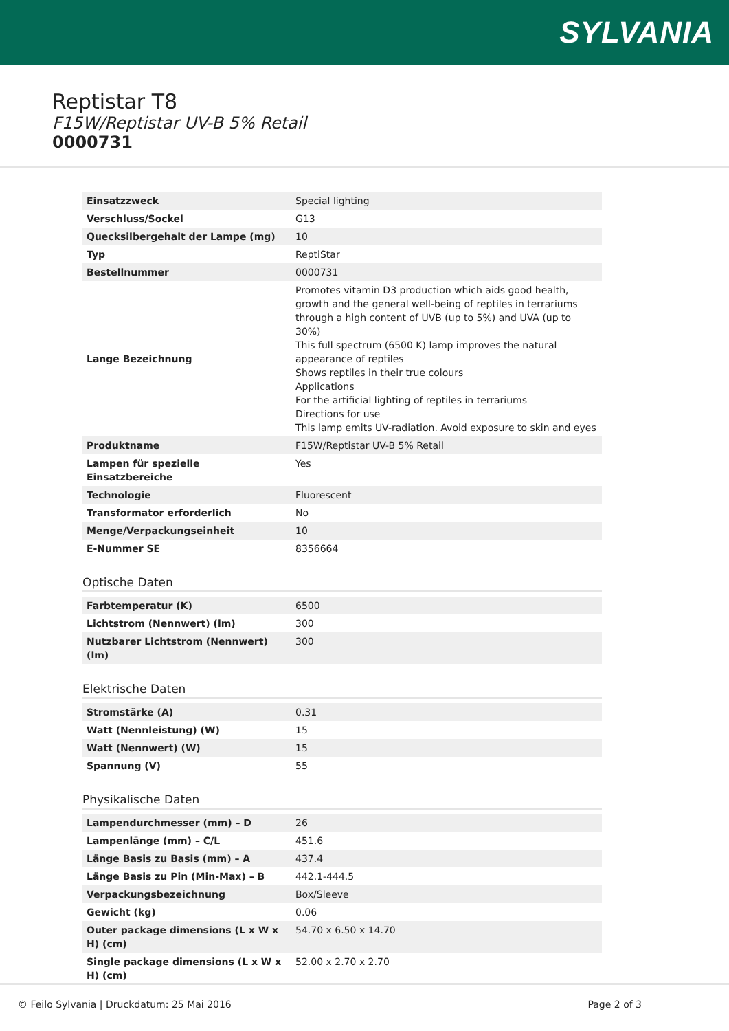SYLVANIA
Reptistar T8
F15W/Reptistar UV-B 5% Retail
0000731
| Einsatzzweck | Special lighting |
| Verschluss/Sockel | G13 |
| Quecksilbergehalt der Lampe (mg) | 10 |
| Typ | ReptiStar |
| Bestellnummer | 0000731 |
| Lange Bezeichnung | Promotes vitamin D3 production which aids good health, growth and the general well-being of reptiles in terrariums through a high content of UVB (up to 5%) and UVA (up to 30%) This full spectrum (6500 K) lamp improves the natural appearance of reptiles Shows reptiles in their true colours Applications For the artificial lighting of reptiles in terrariums Directions for use This lamp emits UV-radiation. Avoid exposure to skin and eyes |
| Produktname | F15W/Reptistar UV-B 5% Retail |
| Lampen für spezielle Einsatzbereiche | Yes |
| Technologie | Fluorescent |
| Transformator erforderlich | No |
| Menge/Verpackungseinheit | 10 |
| E-Nummer SE | 8356664 |
Optische Daten
| Farbtemperatur (K) | 6500 |
| Lichtstrom (Nennwert) (lm) | 300 |
| Nutzbarer Lichtstrom (Nennwert) (lm) | 300 |
Elektrische Daten
| Stromstärke (A) | 0.31 |
| Watt (Nennleistung) (W) | 15 |
| Watt (Nennwert) (W) | 15 |
| Spannung (V) | 55 |
Physikalische Daten
| Lampendurchmesser (mm) – D | 26 |
| Lampenlänge (mm) – C/L | 451.6 |
| Länge Basis zu Basis (mm) – A | 437.4 |
| Länge Basis zu Pin (Min-Max) – B | 442.1-444.5 |
| Verpackungsbezeichnung | Box/Sleeve |
| Gewicht (kg) | 0.06 |
| Outer package dimensions (L x W x H) (cm) | 54.70 x 6.50 x 14.70 |
| Single package dimensions (L x W x H) (cm) | 52.00 x 2.70 x 2.70 |
© Feilo Sylvania | Druckdatum: 25 Mai 2016 Page 2 of 3